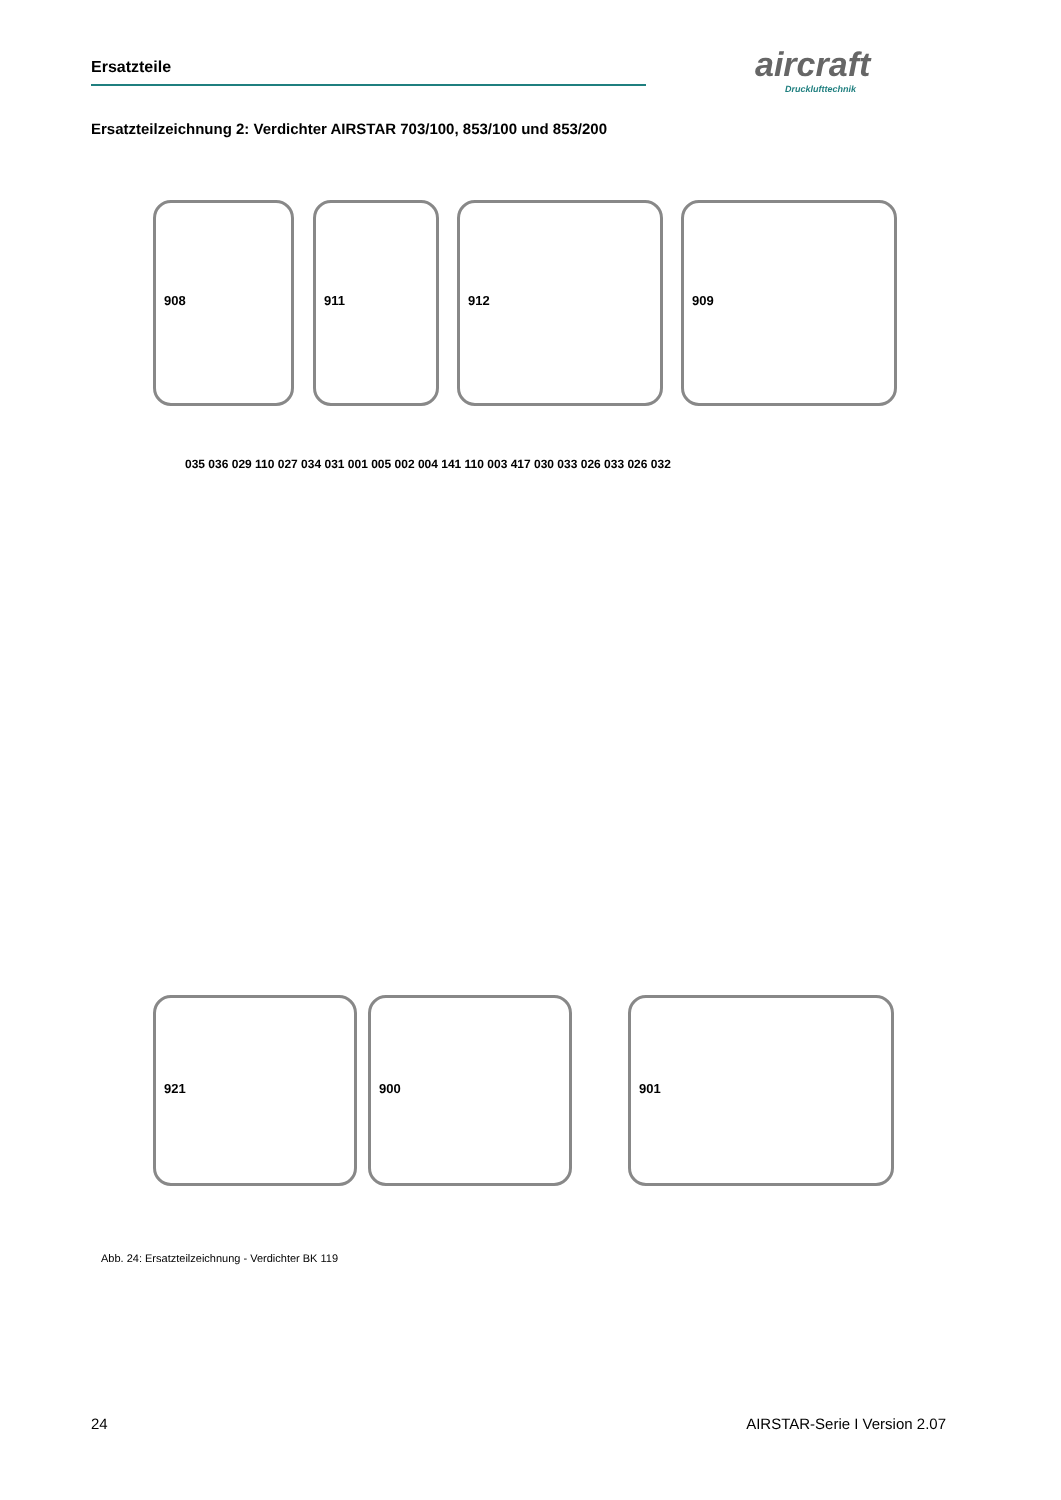Ersatzteile aircraft
Drucklufttechnik
Ersatzteilzeichnung 2: Verdichter AIRSTAR 703/100, 853/100 und 853/200
908 911 912 909
921 900 901
035 036 029 110 027 034 031 001 005 002 004 141 110 003 417 030 033 026 033 026 032
Abb. 24: Ersatzteilzeichnung - Verdichter BK 119
24 AIRSTAR-Serie I Version 2.07